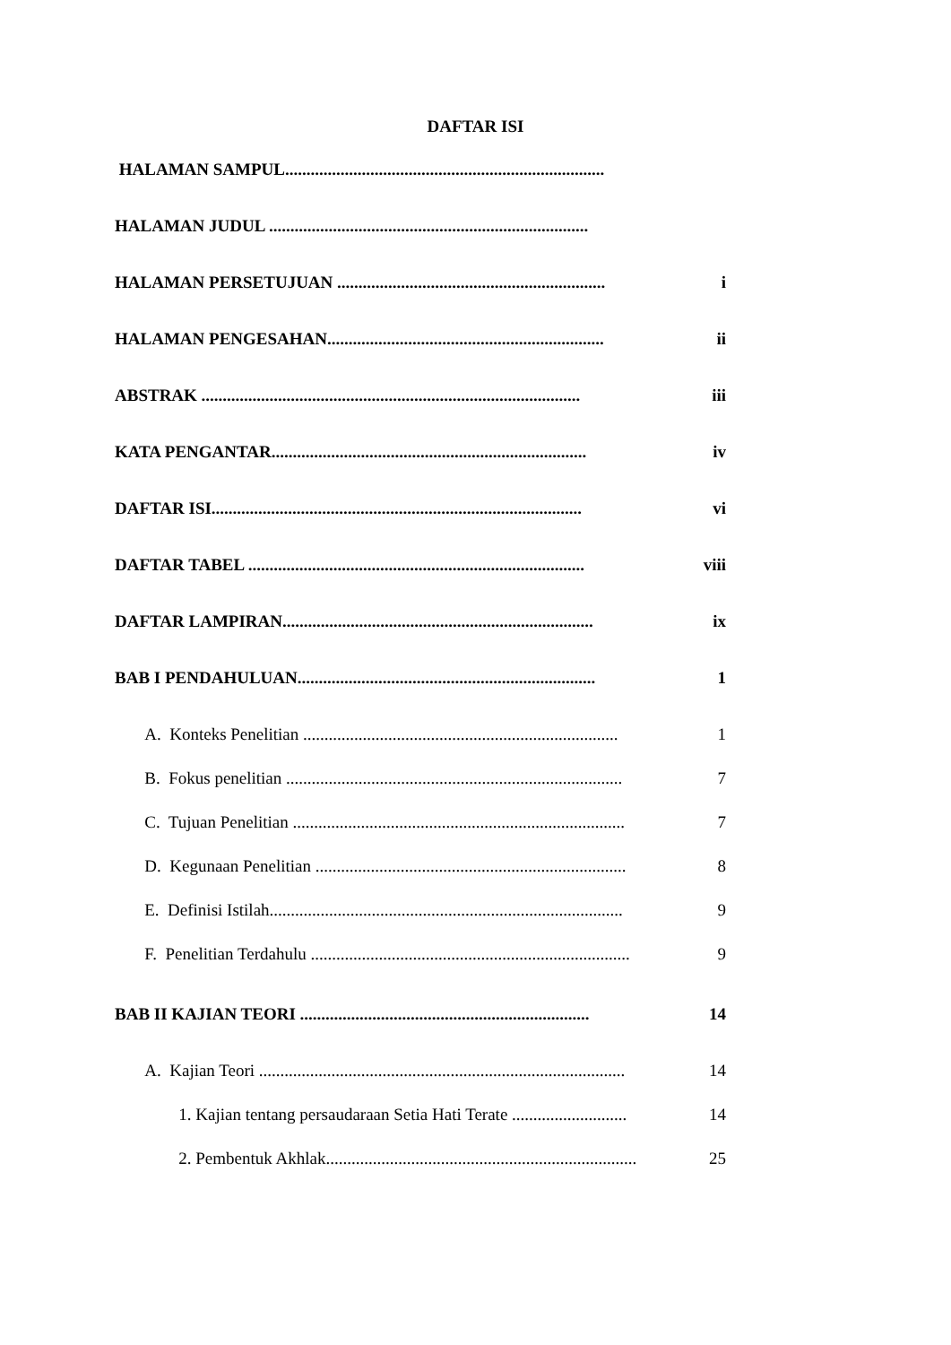DAFTAR ISI
HALAMAN SAMPUL...........................................................................
HALAMAN JUDUL ...........................................................................
HALAMAN PERSETUJUAN ............................................................... i
HALAMAN PENGESAHAN................................................................. ii
ABSTRAK ......................................................................................... iii
KATA PENGANTAR.......................................................................... iv
DAFTAR ISI....................................................................................... vi
DAFTAR TABEL ............................................................................... viii
DAFTAR LAMPIRAN......................................................................... ix
BAB I PENDAHULUAN...................................................................... 1
A. Konteks Penelitian .......................................................................... 1
B. Fokus penelitian ............................................................................... 7
C. Tujuan Penelitian .............................................................................. 7
D. Kegunaan Penelitian ......................................................................... 8
E. Definisi Istilah................................................................................... 9
F. Penelitian Terdahulu ........................................................................... 9
BAB II KAJIAN TEORI .................................................................... 14
A. Kajian Teori ...................................................................................... 14
1. Kajian tentang persaudaraan Setia Hati Terate ........................... 14
2. Pembentuk Akhlak......................................................................... 25